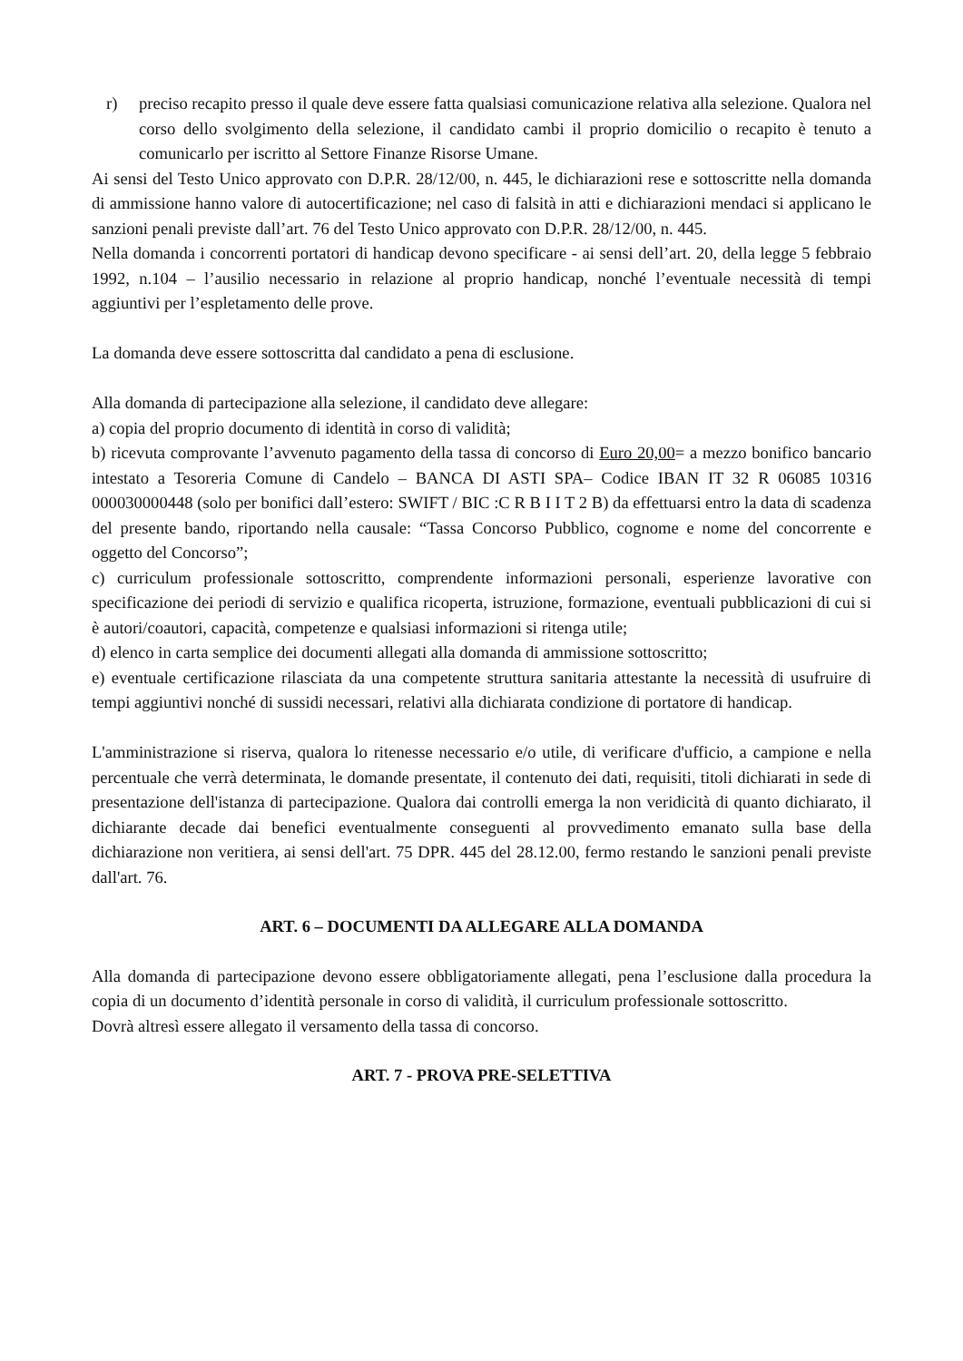r) preciso recapito presso il quale deve essere fatta qualsiasi comunicazione relativa alla selezione. Qualora nel corso dello svolgimento della selezione, il candidato cambi il proprio domicilio o recapito è tenuto a comunicarlo per iscritto al Settore Finanze Risorse Umane.
Ai sensi del Testo Unico approvato con D.P.R. 28/12/00, n. 445, le dichiarazioni rese e sottoscritte nella domanda di ammissione hanno valore di autocertificazione; nel caso di falsità in atti e dichiarazioni mendaci si applicano le sanzioni penali previste dall’art. 76 del Testo Unico approvato con D.P.R. 28/12/00, n. 445.
Nella domanda i concorrenti portatori di handicap devono specificare - ai sensi dell’art. 20, della legge 5 febbraio 1992, n.104 – l’ausilio necessario in relazione al proprio handicap, nonché l’eventuale necessità di tempi aggiuntivi per l’espletamento delle prove.
La domanda deve essere sottoscritta dal candidato a pena di esclusione.
Alla domanda di partecipazione alla selezione, il candidato deve allegare:
a) copia del proprio documento di identità in corso di validità;
b) ricevuta comprovante l’avvenuto pagamento della tassa di concorso di Euro 20,00= a mezzo bonifico bancario intestato a Tesoreria Comune di Candelo – BANCA DI ASTI SPA– Codice IBAN IT 32 R 06085 10316 000030000448 (solo per bonifici dall’estero: SWIFT / BIC :C R B I I T 2 B) da effettuarsi entro la data di scadenza del presente bando, riportando nella causale: “Tassa Concorso Pubblico, cognome e nome del concorrente e oggetto del Concorso”;
c) curriculum professionale sottoscritto, comprendente informazioni personali, esperienze lavorative con specificazione dei periodi di servizio e qualifica ricoperta, istruzione, formazione, eventuali pubblicazioni di cui si è autori/coautori, capacità, competenze e qualsiasi informazioni si ritenga utile;
d) elenco in carta semplice dei documenti allegati alla domanda di ammissione sottoscritto;
e) eventuale certificazione rilasciata da una competente struttura sanitaria attestante la necessità di usufruire di tempi aggiuntivi nonché di sussidi necessari, relativi alla dichiarata condizione di portatore di handicap.
L'amministrazione si riserva, qualora lo ritenesse necessario e/o utile, di verificare d'ufficio, a campione e nella percentuale che verrà determinata, le domande presentate, il contenuto dei dati, requisiti, titoli dichiarati in sede di presentazione dell'istanza di partecipazione. Qualora dai controlli emerga la non veridicità di quanto dichiarato, il dichiarante decade dai benefici eventualmente conseguenti al provvedimento emanato sulla base della dichiarazione non veritiera, ai sensi dell'art. 75 DPR. 445 del 28.12.00, fermo restando le sanzioni penali previste dall'art. 76.
ART. 6 – DOCUMENTI DA ALLEGARE ALLA DOMANDA
Alla domanda di partecipazione devono essere obbligatoriamente allegati, pena l’esclusione dalla procedura la copia di un documento d’identità personale in corso di validità, il curriculum professionale sottoscritto.
Dovrà altresì essere allegato il versamento della tassa di concorso.
ART. 7 - PROVA PRE-SELETTIVA